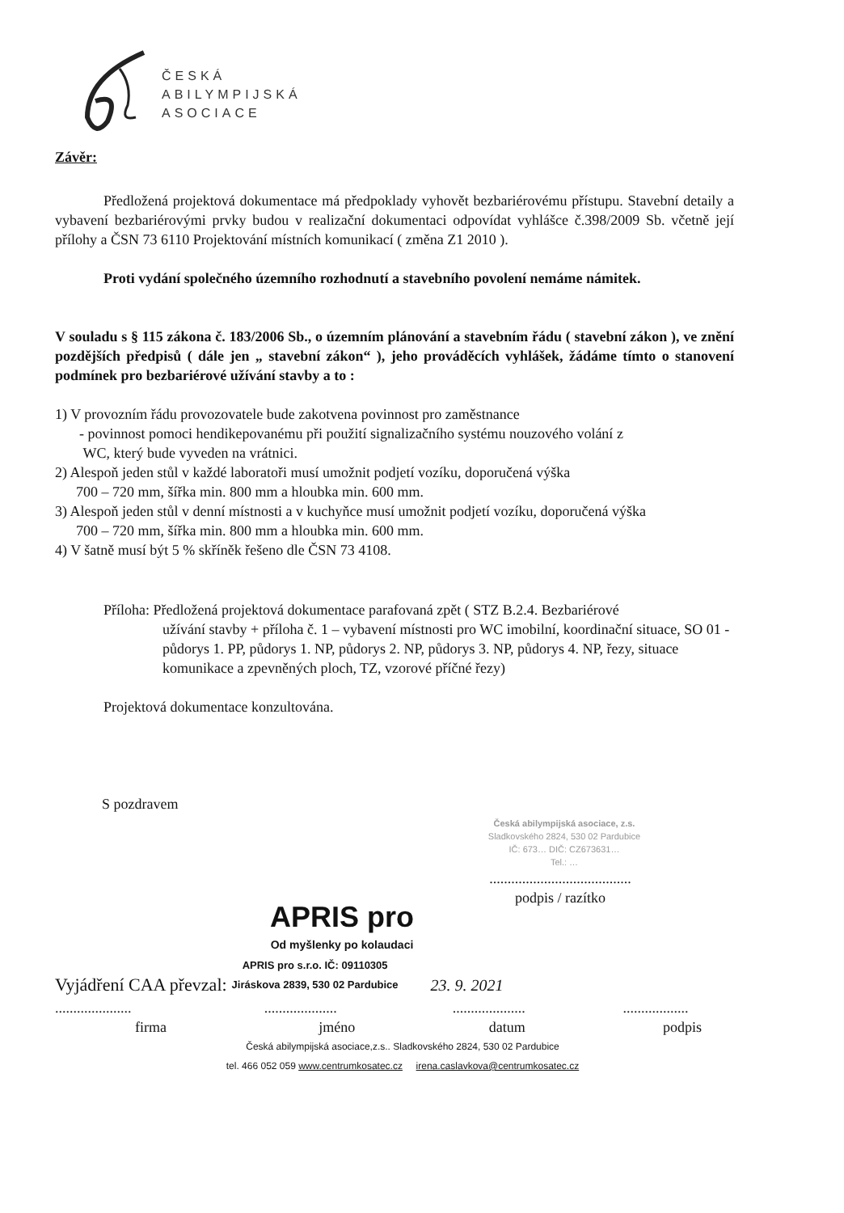ČESKÁ
ABILYMPIJSKÁ
ASOCIACE
Závěr:
Předložená projektová dokumentace má předpoklady vyhovět bezbariérovému přístupu. Stavební detaily a vybavení bezbariérovými prvky budou v realizační dokumentaci odpovídat vyhlášce č.398/2009 Sb. včetně její přílohy a ČSN 73 6110 Projektování místních komunikací ( změna Z1 2010 ).
Proti vydání společného územního rozhodnutí a stavebního povolení nemáme námitek.
V souladu s § 115 zákona č. 183/2006 Sb., o územním plánování a stavebním řádu ( stavební zákon ), ve znění pozdějších předpisů ( dále jen „ stavební zákon“ ), jeho prováděcích vyhlášek, žádáme tímto o stanovení podmínek pro bezbariérové užívání stavby a to :
1) V provozním řádu provozovatele bude zakotvena povinnost pro zaměstnance
- povinnost pomoci hendikepovanému při použití signalizačního systému nouzového volání z
WC, který bude vyveden na vrátnici.
2) Alespoň jeden stůl v každé laboratoři musí umožnit podjetí vozíku, doporučená výška
700 – 720 mm, šířka min. 800 mm a hloubka min. 600 mm.
3) Alespoň jeden stůl v denní místnosti a v kuchyňce musí umožnit podjetí vozíku, doporučená výška
700 – 720 mm, šířka min. 800 mm a hloubka min. 600 mm.
4) V šatně musí být 5 % skříněk řešeno dle ČSN 73 4108.
Příloha: Předložená projektová dokumentace parafovaná zpět ( STZ B.2.4. Bezbariérové
užívání stavby + příloha č. 1 – vybavení místnosti pro WC imobilní, koordinační situace, SO 01 - půdorys 1. PP, půdorys 1. NP, půdorys 2. NP, půdorys 3. NP, půdorys 4. NP, řezy, situace komunikace a zpevněných ploch, TZ, vzorové příčné řezy)
Projektová dokumentace konzultována.
S pozdravem
Česká abilympijská asociace, z.s.
Sladkovského 2824, 530 02 Pardubice
IČ: 673… DIČ: CZ673631…
Tel.: …
.......................................
podpis / razítko
APRIS pro
Od myšlenky po kolaudaci
Vyjádření CAA převzal: APRIS pro s.r.o. IČ: 09110305
Jiráskova 2839, 530 02 Pardubice 23. 9. 2021
.....................
firma....................
jméno....................
datum..................
podpis
Česká abilympijská asociace,z.s.. Sladkovského 2824, 530 02 Pardubice
tel. 466 052 059 www.centrumkosatec.cz irena.caslavkova@centrumkosatec.cz